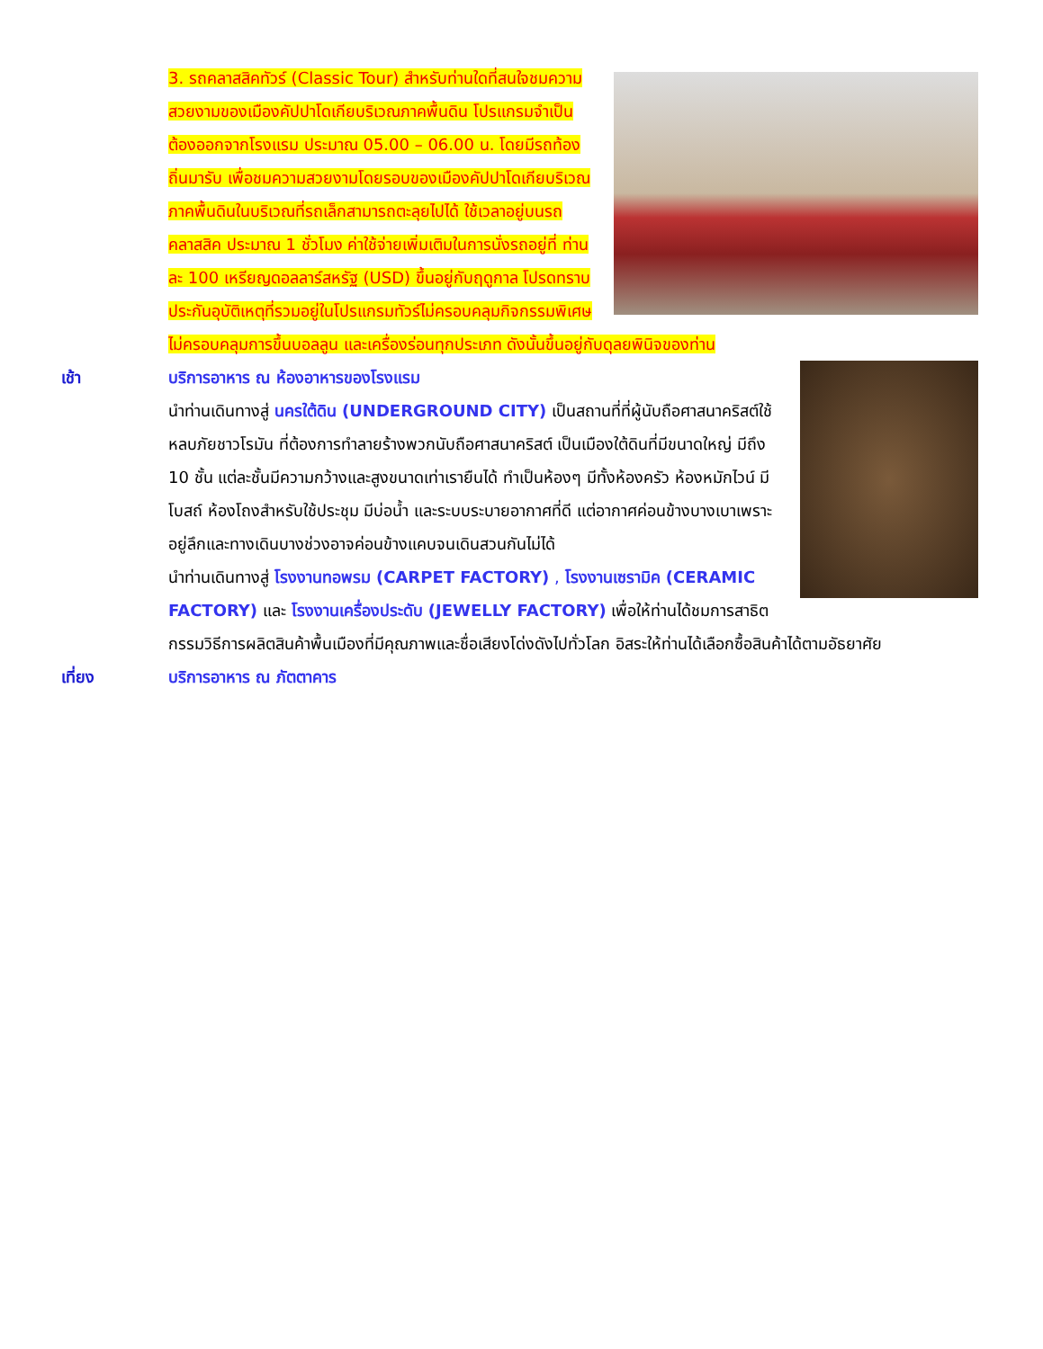3. รถคลาสสิคทัวร์ (Classic Tour) สำหรับท่านใดที่สนใจชมความสวยงามของเมืองคัปปาโดเกียบริเวณภาคพื้นดิน โปรแกรมจำเป็นต้องออกจากโรงแรม ประมาณ 05.00 – 06.00 น. โดยมีรถท้องถิ่นมารับ เพื่อชมความสวยงามโดยรอบของเมืองคัปปาโดเกียบริเวณภาคพื้นดินในบริเวณที่รถเล็กสามารถตะลุยไปได้ ใช้เวลาอยู่บนรถคลาสสิค ประมาณ 1 ชั่วโมง ค่าใช้จ่ายเพิ่มเติมในการนั่งรถอยู่ที่ ท่านละ 100 เหรียญดอลลาร์สหรัฐ (USD) ขึ้นอยู่กับฤดูกาล โปรดทราบ ประกันอุบัติเหตุที่รวมอยู่ในโปรแกรมทัวร์ไม่ครอบคลุมกิจกรรมพิเศษ ไม่ครอบคลุมการขึ้นบอลลูน และเครื่องร่อนทุกประเภท ดังนั้นขึ้นอยู่กับดุลยพินิจของท่าน
เช้า บริการอาหาร ณ ห้องอาหารของโรงแรม
นำท่านเดินทางสู่ นครใต้ดิน (UNDERGROUND CITY) เป็นสถานที่ที่ผู้นับถือศาสนาคริสต์ใช้หลบภัยชาวโรมัน ที่ต้องการทำลายร้างพวกนับถือศาสนาคริสต์ เป็นเมืองใต้ดินที่มีขนาดใหญ่ มีถึง 10 ชั้น แต่ละชั้นมีความกว้างและสูงขนาดเท่าเรายืนได้ ทำเป็นห้องๆ มีทั้งห้องครัว ห้องหมักไวน์ มีโบสถ์ ห้องโถงสำหรับใช้ประชุม มีบ่อน้ำ และระบบระบายอากาศที่ดี แต่อากาศค่อนข้างบางเบาเพราะอยู่ลึกและทางเดินบางช่วงอาจค่อนข้างแคบจนเดินสวนกันไม่ได้
นำท่านเดินทางสู่ โรงงานทอพรม (CARPET FACTORY) , โรงงานเซรามิค (CERAMIC FACTORY) และ โรงงานเครื่องประดับ (JEWELLY FACTORY) เพื่อให้ท่านได้ชมการสาธิตกรรมวิธีการผลิตสินค้าพื้นเมืองที่มีคุณภาพและชื่อเสียงโด่งดังไปทั่วโลก อิสระให้ท่านได้เลือกซื้อสินค้าได้ตามอัธยาศัย
เที่ยง บริการอาหาร ณ ภัตตาคาร